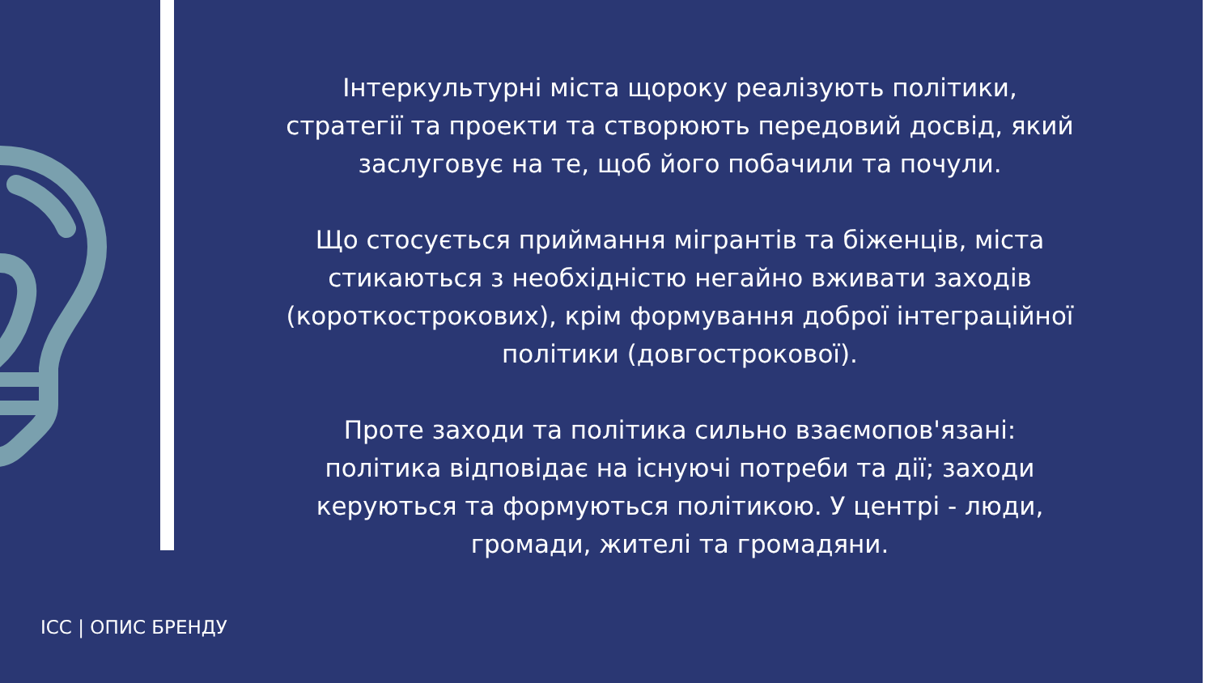Інтеркультурні міста щороку реалізують політики, стратегії та проекти та створюють передовий досвід, який заслуговує на те, щоб його побачили та почули.
Що стосується приймання мігрантів та біженців, міста стикаються з необхідністю негайно вживати заходів (короткострокових), крім формування доброї інтеграційної політики (довгострокової).
Проте заходи та політика сильно взаємопов'язані: політика відповідає на існуючі потреби та дії; заходи керуються та формуються політикою. У центрі - люди, громади, жителі та громадяни.
ICC | ОПИС БРЕНДУ